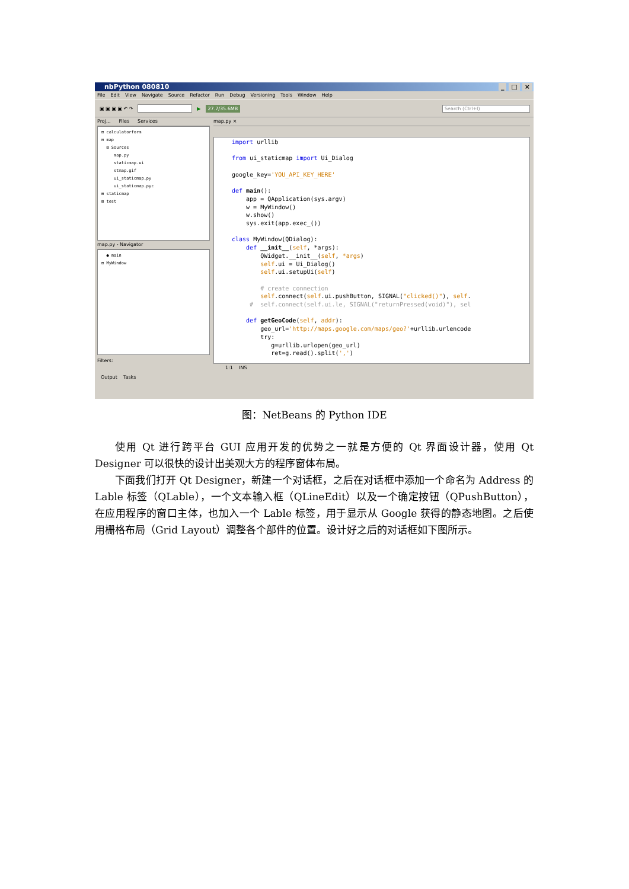nbPython 080810 _ □ ×
File Edit View Navigate Source Refactor Run Debug Versioning Tools Window Help
▣ ▣ ▣ ▣ ↶ ↷ ▶ 27.7/35.6MB Search (Ctrl+I)
Proj... Files Services
⊞ calculatorform
⊟ map
⊟ Sources
map.py
staticmap.ui
stmap.gif
ui_staticmap.py
ui_staticmap.pyc
⊞ staticmap
⊞ test
map.py - Navigator
● main
⊞ MyWindow
Filters:
map.py ×
import urllib from ui_staticmap import Ui_Dialog google_key='YOU_API_KEY_HERE' def main(): app = QApplication(sys.argv) w = MyWindow() w.show() sys.exit(app.exec_()) class MyWindow(QDialog): def __init__(self, *args): QWidget.__init__(self, *args) self.ui = Ui_Dialog() self.ui.setupUi(self) # create connection self.connect(self.ui.pushButton, SIGNAL("clicked()"), self. # self.connect(self.ui.le, SIGNAL("returnPressed(void)"), sel def getGeoCode(self, addr): geo_url='http://maps.google.com/maps/geo?'+urllib.urlencode try: g=urllib.urlopen(geo_url) ret=g.read().split(',')
1:1 INS
Output Tasks
图：NetBeans 的 Python IDE
使用 Qt 进行跨平台 GUI 应用开发的优势之一就是方便的 Qt 界面设计器，使用 Qt Designer 可以很快的设计出美观大方的程序窗体布局。
下面我们打开 Qt Designer，新建一个对话框，之后在对话框中添加一个命名为 Address 的 Lable 标签（QLable），一个文本输入框（QLineEdit）以及一个确定按钮（QPushButton），在应用程序的窗口主体，也加入一个 Lable 标签，用于显示从 Google 获得的静态地图。之后使用栅格布局（Grid Layout）调整各个部件的位置。设计好之后的对话框如下图所示。